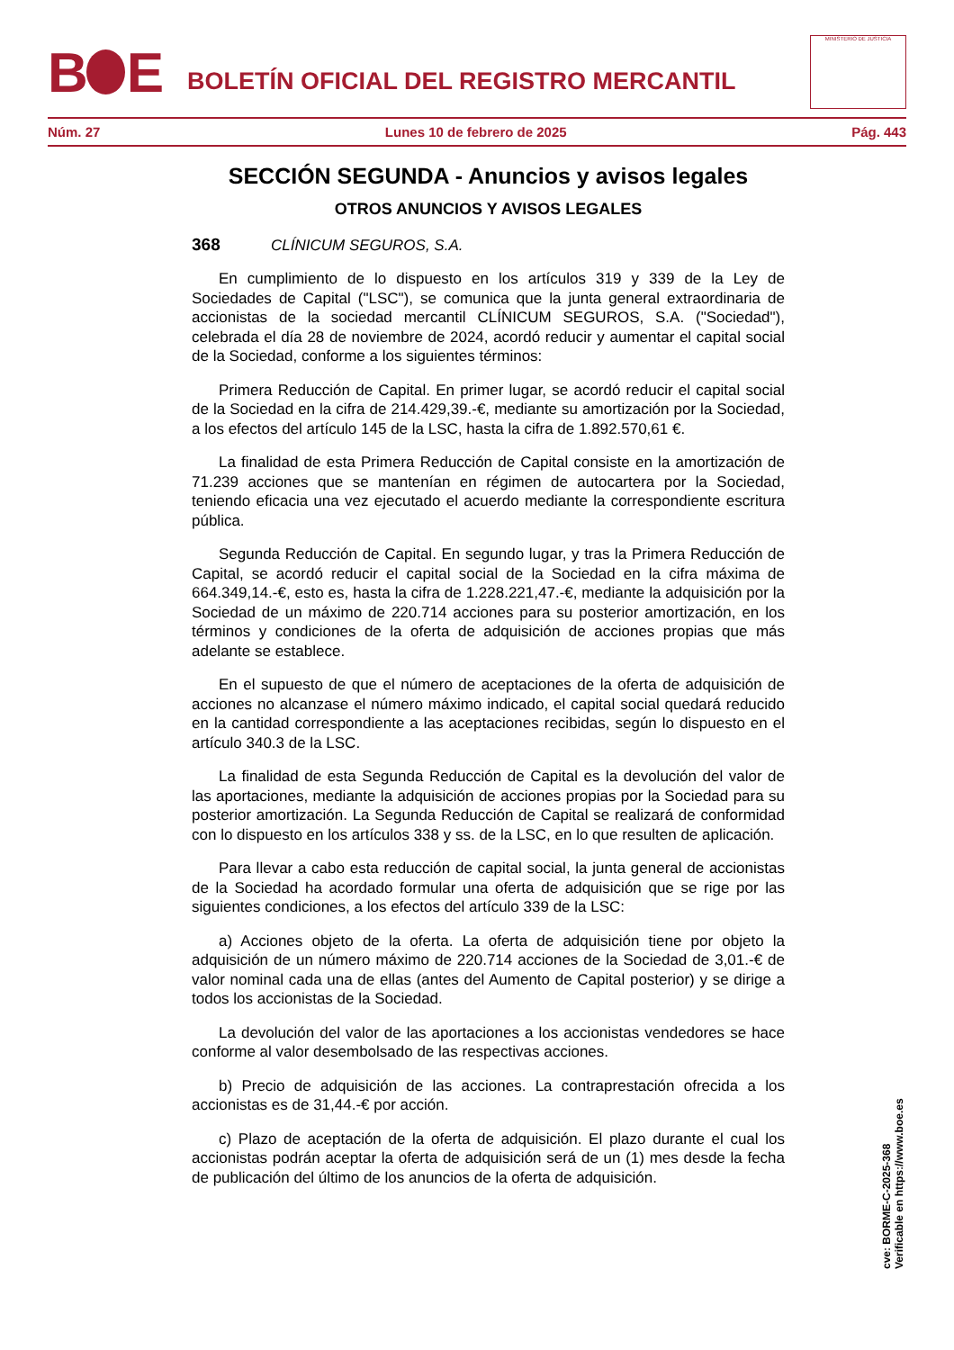B E
BOLETÍN OFICIAL DEL REGISTRO MERCANTIL
MINISTERIO DE JUSTICIA
Núm. 27 Lunes 10 de febrero de 2025 Pág. 443
SECCIÓN SEGUNDA - Anuncios y avisos legales
OTROS ANUNCIOS Y AVISOS LEGALES
368 CLÍNICUM SEGUROS, S.A.
En cumplimiento de lo dispuesto en los artículos 319 y 339 de la Ley de Sociedades de Capital ("LSC"), se comunica que la junta general extraordinaria de accionistas de la sociedad mercantil CLÍNICUM SEGUROS, S.A. ("Sociedad"), celebrada el día 28 de noviembre de 2024, acordó reducir y aumentar el capital social de la Sociedad, conforme a los siguientes términos:
Primera Reducción de Capital. En primer lugar, se acordó reducir el capital social de la Sociedad en la cifra de 214.429,39.-€, mediante su amortización por la Sociedad, a los efectos del artículo 145 de la LSC, hasta la cifra de 1.892.570,61 €.
La finalidad de esta Primera Reducción de Capital consiste en la amortización de 71.239 acciones que se mantenían en régimen de autocartera por la Sociedad, teniendo eficacia una vez ejecutado el acuerdo mediante la correspondiente escritura pública.
Segunda Reducción de Capital. En segundo lugar, y tras la Primera Reducción de Capital, se acordó reducir el capital social de la Sociedad en la cifra máxima de 664.349,14.-€, esto es, hasta la cifra de 1.228.221,47.-€, mediante la adquisición por la Sociedad de un máximo de 220.714 acciones para su posterior amortización, en los términos y condiciones de la oferta de adquisición de acciones propias que más adelante se establece.
En el supuesto de que el número de aceptaciones de la oferta de adquisición de acciones no alcanzase el número máximo indicado, el capital social quedará reducido en la cantidad correspondiente a las aceptaciones recibidas, según lo dispuesto en el artículo 340.3 de la LSC.
La finalidad de esta Segunda Reducción de Capital es la devolución del valor de las aportaciones, mediante la adquisición de acciones propias por la Sociedad para su posterior amortización. La Segunda Reducción de Capital se realizará de conformidad con lo dispuesto en los artículos 338 y ss. de la LSC, en lo que resulten de aplicación.
Para llevar a cabo esta reducción de capital social, la junta general de accionistas de la Sociedad ha acordado formular una oferta de adquisición que se rige por las siguientes condiciones, a los efectos del artículo 339 de la LSC:
a) Acciones objeto de la oferta. La oferta de adquisición tiene por objeto la adquisición de un número máximo de 220.714 acciones de la Sociedad de 3,01.-€ de valor nominal cada una de ellas (antes del Aumento de Capital posterior) y se dirige a todos los accionistas de la Sociedad.
La devolución del valor de las aportaciones a los accionistas vendedores se hace conforme al valor desembolsado de las respectivas acciones.
b) Precio de adquisición de las acciones. La contraprestación ofrecida a los accionistas es de 31,44.-€ por acción.
c) Plazo de aceptación de la oferta de adquisición. El plazo durante el cual los accionistas podrán aceptar la oferta de adquisición será de un (1) mes desde la fecha de publicación del último de los anuncios de la oferta de adquisición.
cve: BORME-C-2025-368
Verificable en https://www.boe.es